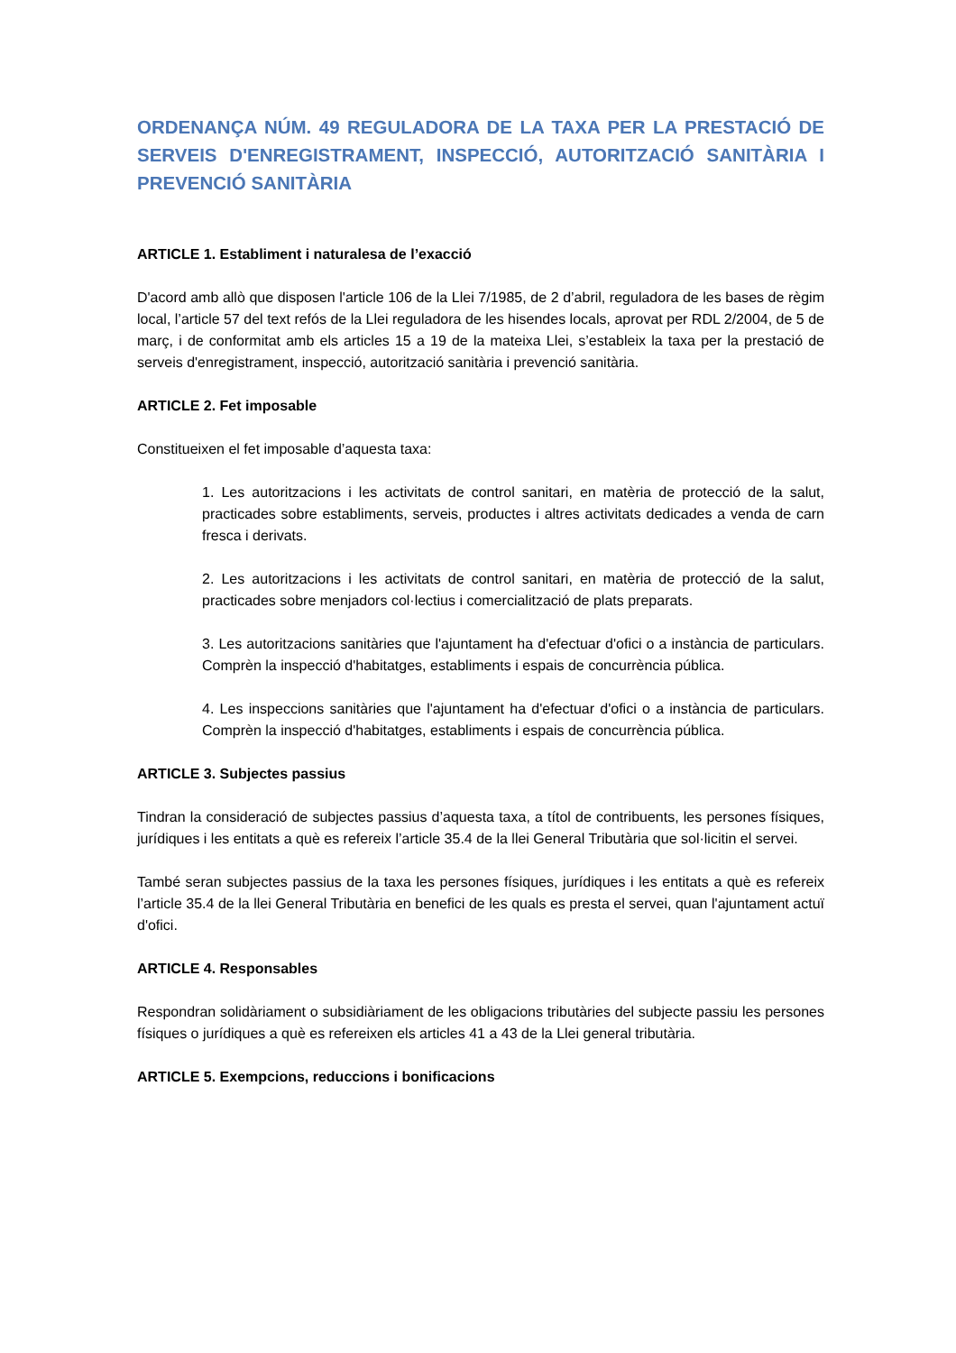ORDENANÇA NÚM. 49 REGULADORA DE LA TAXA PER LA PRESTACIÓ DE SERVEIS D'ENREGISTRAMENT, INSPECCIÓ, AUTORITZACIÓ SANITÀRIA I PREVENCIÓ SANITÀRIA
ARTICLE 1. Establiment i naturalesa de l’exacció
D'acord amb allò que disposen l'article 106 de la Llei 7/1985, de 2 d’abril, reguladora de les bases de règim local, l’article 57 del text refós de la Llei reguladora de les hisendes locals, aprovat per RDL 2/2004, de 5 de març, i de conformitat amb els articles 15 a 19 de la mateixa Llei, s’estableix la taxa per la prestació de serveis d'enregistrament, inspecció, autorització sanitària i prevenció sanitària.
ARTICLE 2. Fet imposable
Constitueixen el fet imposable d’aquesta taxa:
1. Les autoritzacions i les activitats de control sanitari, en matèria de protecció de la salut, practicades sobre establiments, serveis, productes i altres activitats dedicades a venda de carn fresca i derivats.
2. Les autoritzacions i les activitats de control sanitari, en matèria de protecció de la salut, practicades sobre menjadors col·lectius i comercialització de plats preparats.
3. Les autoritzacions sanitàries que l'ajuntament ha d'efectuar d'ofici o a instància de particulars. Comprèn la inspecció d'habitatges, establiments i espais de concurrència pública.
4. Les inspeccions sanitàries que l'ajuntament ha d'efectuar d'ofici o a instància de particulars. Comprèn la inspecció d'habitatges, establiments i espais de concurrència pública.
ARTICLE 3. Subjectes passius
Tindran la consideració de subjectes passius d’aquesta taxa, a títol de contribuents, les persones físiques, jurídiques i les entitats a què es refereix l’article 35.4 de la llei General Tributària que sol·licitin el servei.
També seran subjectes passius de la taxa les persones físiques, jurídiques i les entitats a què es refereix l’article 35.4 de la llei General Tributària en benefici de les quals es presta el servei, quan l'ajuntament actuï d'ofici.
ARTICLE 4. Responsables
Respondran solidàriament o subsidiàriament de les obligacions tributàries del subjecte passiu les persones físiques o jurídiques a què es refereixen els articles 41 a 43 de la Llei general tributària.
ARTICLE 5. Exempcions, reduccions i bonificacions